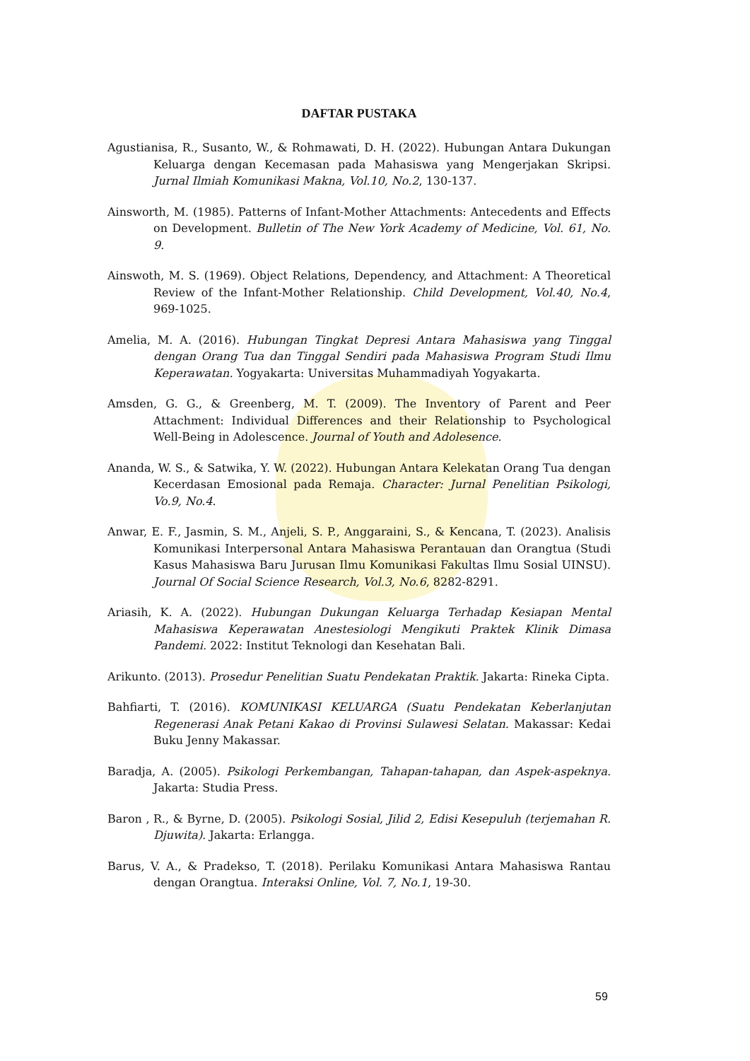DAFTAR PUSTAKA
Agustianisa, R., Susanto, W., & Rohmawati, D. H. (2022). Hubungan Antara Dukungan Keluarga dengan Kecemasan pada Mahasiswa yang Mengerjakan Skripsi. Jurnal Ilmiah Komunikasi Makna, Vol.10, No.2, 130-137.
Ainsworth, M. (1985). Patterns of Infant-Mother Attachments: Antecedents and Effects on Development. Bulletin of The New York Academy of Medicine, Vol. 61, No. 9.
Ainswoth, M. S. (1969). Object Relations, Dependency, and Attachment: A Theoretical Review of the Infant-Mother Relationship. Child Development, Vol.40, No.4, 969-1025.
Amelia, M. A. (2016). Hubungan Tingkat Depresi Antara Mahasiswa yang Tinggal dengan Orang Tua dan Tinggal Sendiri pada Mahasiswa Program Studi Ilmu Keperawatan. Yogyakarta: Universitas Muhammadiyah Yogyakarta.
Amsden, G. G., & Greenberg, M. T. (2009). The Inventory of Parent and Peer Attachment: Individual Differences and their Relationship to Psychological Well-Being in Adolescence. Journal of Youth and Adolesence.
Ananda, W. S., & Satwika, Y. W. (2022). Hubungan Antara Kelekatan Orang Tua dengan Kecerdasan Emosional pada Remaja. Character: Jurnal Penelitian Psikologi, Vo.9, No.4.
Anwar, E. F., Jasmin, S. M., Anjeli, S. P., Anggaraini, S., & Kencana, T. (2023). Analisis Komunikasi Interpersonal Antara Mahasiswa Perantauan dan Orangtua (Studi Kasus Mahasiswa Baru Jurusan Ilmu Komunikasi Fakultas Ilmu Sosial UINSU). Journal Of Social Science Research, Vol.3, No.6, 8282-8291.
Ariasih, K. A. (2022). Hubungan Dukungan Keluarga Terhadap Kesiapan Mental Mahasiswa Keperawatan Anestesiologi Mengikuti Praktek Klinik Dimasa Pandemi. 2022: Institut Teknologi dan Kesehatan Bali.
Arikunto. (2013). Prosedur Penelitian Suatu Pendekatan Praktik. Jakarta: Rineka Cipta.
Bahfiarti, T. (2016). KOMUNIKASI KELUARGA (Suatu Pendekatan Keberlanjutan Regenerasi Anak Petani Kakao di Provinsi Sulawesi Selatan. Makassar: Kedai Buku Jenny Makassar.
Baradja, A. (2005). Psikologi Perkembangan, Tahapan-tahapan, dan Aspek-aspeknya. Jakarta: Studia Press.
Baron , R., & Byrne, D. (2005). Psikologi Sosial, Jilid 2, Edisi Kesepuluh (terjemahan R. Djuwita). Jakarta: Erlangga.
Barus, V. A., & Pradekso, T. (2018). Perilaku Komunikasi Antara Mahasiswa Rantau dengan Orangtua. Interaksi Online, Vol. 7, No.1, 19-30.
59